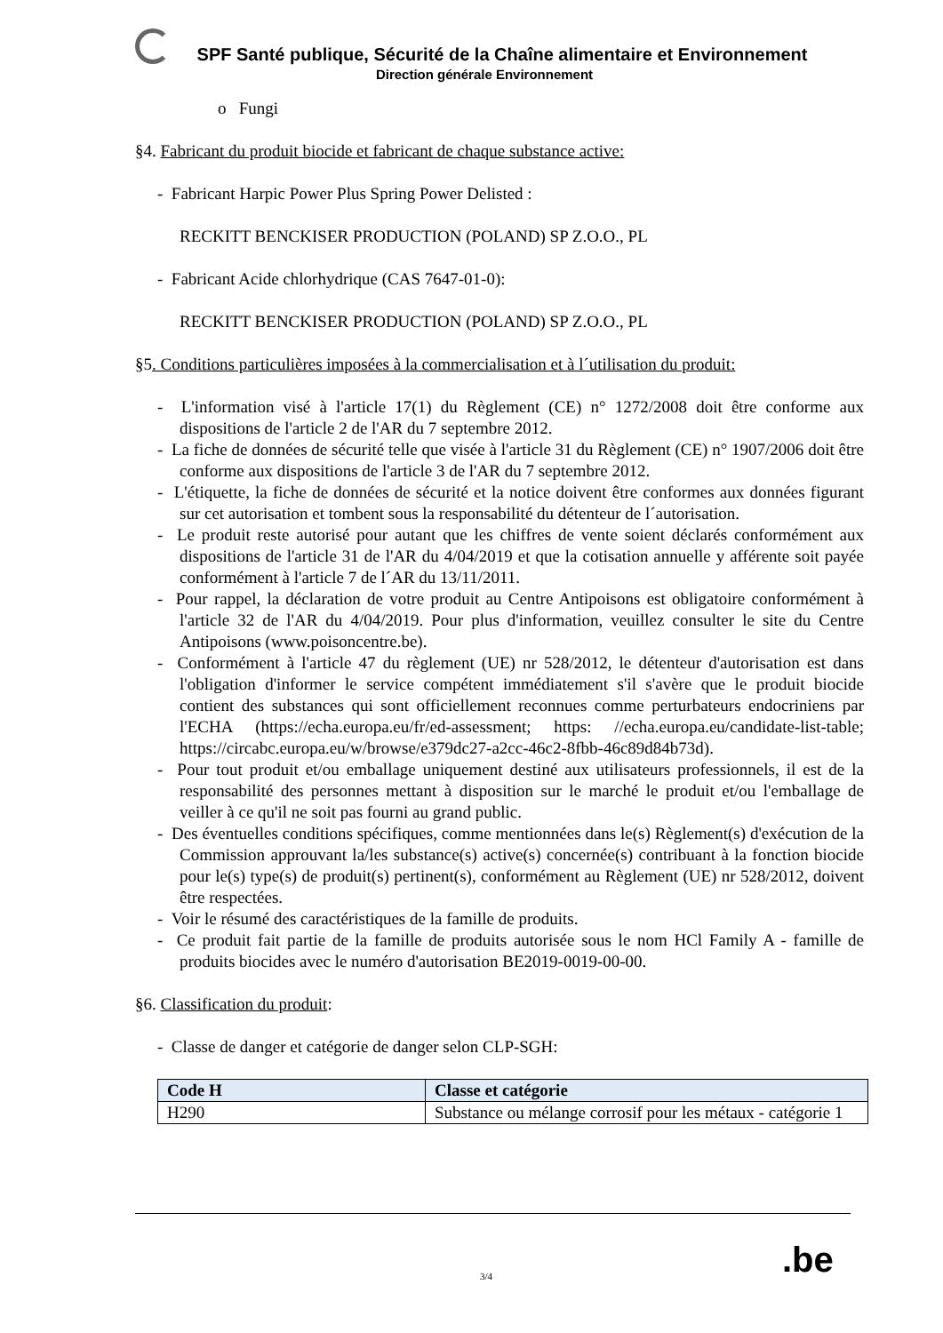SPF Santé publique, Sécurité de la Chaîne alimentaire et Environnement
Direction générale Environnement
o Fungi
§4. Fabricant du produit biocide et fabricant de chaque substance active:
- Fabricant Harpic Power Plus Spring Power Delisted :
RECKITT BENCKISER PRODUCTION (POLAND) SP Z.O.O., PL
- Fabricant Acide chlorhydrique (CAS 7647-01-0):
RECKITT BENCKISER PRODUCTION (POLAND) SP Z.O.O., PL
§5. Conditions particulières imposées à la commercialisation et à l´utilisation du produit:
- L'information visé à l'article 17(1) du Règlement (CE) n° 1272/2008 doit être conforme aux dispositions de l'article 2 de l'AR du 7 septembre 2012.
- La fiche de données de sécurité telle que visée à l'article 31 du Règlement (CE) n° 1907/2006 doit être conforme aux dispositions de l'article 3 de l'AR du 7 septembre 2012.
- L'étiquette, la fiche de données de sécurité et la notice doivent être conformes aux données figurant sur cet autorisation et tombent sous la responsabilité du détenteur de l´autorisation.
- Le produit reste autorisé pour autant que les chiffres de vente soient déclarés conformément aux dispositions de l'article 31 de l'AR du 4/04/2019 et que la cotisation annuelle y afférente soit payée conformément à l'article 7 de l´AR du 13/11/2011.
- Pour rappel, la déclaration de votre produit au Centre Antipoisons est obligatoire conformément à l'article 32 de l'AR du 4/04/2019. Pour plus d'information, veuillez consulter le site du Centre Antipoisons (www.poisoncentre.be).
- Conformément à l'article 47 du règlement (UE) nr 528/2012, le détenteur d'autorisation est dans l'obligation d'informer le service compétent immédiatement s'il s'avère que le produit biocide contient des substances qui sont officiellement reconnues comme perturbateurs endocriniens par l'ECHA (https://echa.europa.eu/fr/ed-assessment; https: //echa.europa.eu/candidate-list-table; https://circabc.europa.eu/w/browse/e379dc27-a2cc-46c2-8fbb-46c89d84b73d).
- Pour tout produit et/ou emballage uniquement destiné aux utilisateurs professionnels, il est de la responsabilité des personnes mettant à disposition sur le marché le produit et/ou l'emballage de veiller à ce qu'il ne soit pas fourni au grand public.
- Des éventuelles conditions spécifiques, comme mentionnées dans le(s) Règlement(s) d'exécution de la Commission approuvant la/les substance(s) active(s) concernée(s) contribuant à la fonction biocide pour le(s) type(s) de produit(s) pertinent(s), conformément au Règlement (UE) nr 528/2012, doivent être respectées.
- Voir le résumé des caractéristiques de la famille de produits.
- Ce produit fait partie de la famille de produits autorisée sous le nom HCl Family A - famille de produits biocides avec le numéro d'autorisation BE2019-0019-00-00.
§6. Classification du produit:
- Classe de danger et catégorie de danger selon CLP-SGH:
| Code H | Classe et catégorie |
| --- | --- |
| H290 | Substance ou mélange corrosif pour les métaux - catégorie 1 |
3/4 .be